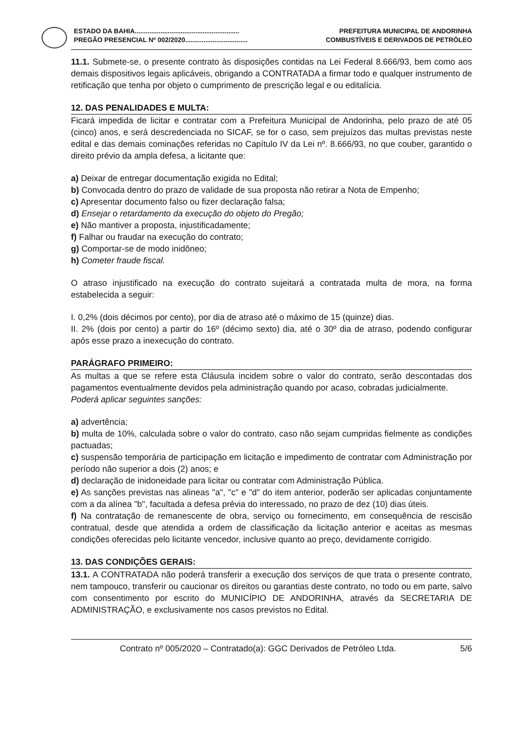ESTADO DA BAHIA......................................................... PREFEITURA MUNICIPAL DE ANDORINHA
PREGÃO PRESENCIAL Nº 002/2020.................................. COMBUSTÍVEIS E DERIVADOS DE PETRÓLEO
11.1. Submete-se, o presente contrato às disposições contidas na Lei Federal 8.666/93, bem como aos demais dispositivos legais aplicáveis, obrigando a CONTRATADA a firmar todo e qualquer instrumento de retificação que tenha por objeto o cumprimento de prescrição legal e ou editalícia.
12. DAS PENALIDADES E MULTA:
Ficará impedida de licitar e contratar com a Prefeitura Municipal de Andorinha, pelo prazo de até 05 (cinco) anos, e será descredenciada no SICAF, se for o caso, sem prejuízos das multas previstas neste edital e das demais cominações referidas no Capítulo IV da Lei nº. 8.666/93, no que couber, garantido o direito prévio da ampla defesa, a licitante que:
a) Deixar de entregar documentação exigida no Edital;
b) Convocada dentro do prazo de validade de sua proposta não retirar a Nota de Empenho;
c) Apresentar documento falso ou fizer declaração falsa;
d) Ensejar o retardamento da execução do objeto do Pregão;
e) Não mantiver a proposta, injustificadamente;
f) Falhar ou fraudar na execução do contrato;
g) Comportar-se de modo inidôneo;
h) Cometer fraude fiscal.
O atraso injustificado na execução do contrato sujeitará a contratada multa de mora, na forma estabelecida a seguir:
I. 0,2% (dois décimos por cento), por dia de atraso até o máximo de 15 (quinze) dias.
II. 2% (dois por cento) a partir do 16º (décimo sexto) dia, até o 30º dia de atraso, podendo configurar após esse prazo a inexecução do contrato.
PARÁGRAFO PRIMEIRO:
As multas a que se refere esta Cláusula incidem sobre o valor do contrato, serão descontadas dos pagamentos eventualmente devidos pela administração quando por acaso, cobradas judicialmente.
Poderá aplicar seguintes sanções:
a) advertência;
b) multa de 10%, calculada sobre o valor do contrato, caso não sejam cumpridas fielmente as condições pactuadas;
c) suspensão temporária de participação em licitação e impedimento de contratar com Administração por período não superior a dois (2) anos; e
d) declaração de inidoneidade para licitar ou contratar com Administração Pública.
e) As sanções previstas nas alineas "a", "c" e "d" do item anterior, poderão ser aplicadas conjuntamente com a da alínea "b", facultada a defesa prévia do interessado, no prazo de dez (10) dias úteis.
f) Na contratação de remanescente de obra, serviço ou fornecimento, em consequência de rescisão contratual, desde que atendida a ordem de classificação da licitação anterior e aceitas as mesmas condições oferecidas pelo licitante vencedor, inclusive quanto ao preço, devidamente corrigido.
13. DAS CONDIÇÕES GERAIS:
13.1. A CONTRATADA não poderá transferir a execução dos serviços de que trata o presente contrato, nem tampouco, transferir ou caucionar os direitos ou garantias deste contrato, no todo ou em parte, salvo com consentimento por escrito do MUNICÍPIO DE ANDORINHA, através da SECRETARIA DE ADMINISTRAÇÃO, e exclusivamente nos casos previstos no Edital.
Contrato nº 005/2020 – Contratado(a): GGC Derivados de Petróleo Ltda. 5/6